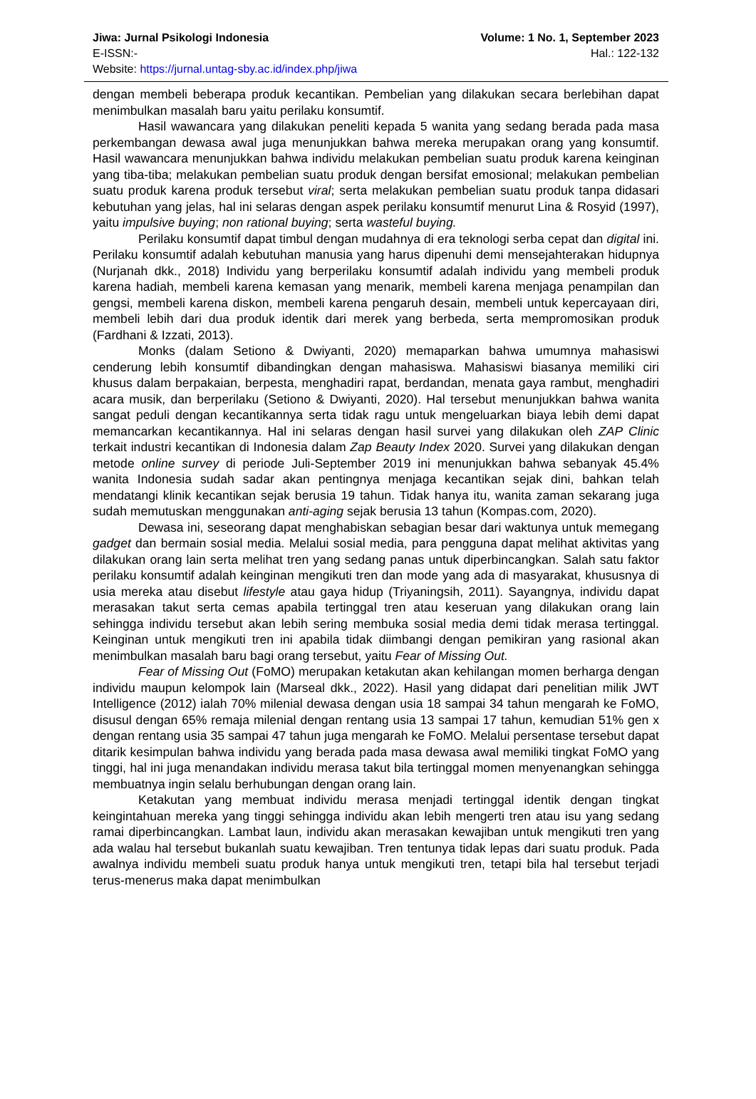Jiwa: Jurnal Psikologi Indonesia Volume: 1 No. 1, September 2023
E-ISSN:- Hal.: 122-132
Website: https://jurnal.untag-sby.ac.id/index.php/jiwa
dengan membeli beberapa produk kecantikan. Pembelian yang dilakukan secara berlebihan dapat menimbulkan masalah baru yaitu perilaku konsumtif.
Hasil wawancara yang dilakukan peneliti kepada 5 wanita yang sedang berada pada masa perkembangan dewasa awal juga menunjukkan bahwa mereka merupakan orang yang konsumtif. Hasil wawancara menunjukkan bahwa individu melakukan pembelian suatu produk karena keinginan yang tiba-tiba; melakukan pembelian suatu produk dengan bersifat emosional; melakukan pembelian suatu produk karena produk tersebut viral; serta melakukan pembelian suatu produk tanpa didasari kebutuhan yang jelas, hal ini selaras dengan aspek perilaku konsumtif menurut Lina & Rosyid (1997), yaitu impulsive buying; non rational buying; serta wasteful buying.
Perilaku konsumtif dapat timbul dengan mudahnya di era teknologi serba cepat dan digital ini. Perilaku konsumtif adalah kebutuhan manusia yang harus dipenuhi demi mensejahterakan hidupnya (Nurjanah dkk., 2018) Individu yang berperilaku konsumtif adalah individu yang membeli produk karena hadiah, membeli karena kemasan yang menarik, membeli karena menjaga penampilan dan gengsi, membeli karena diskon, membeli karena pengaruh desain, membeli untuk kepercayaan diri, membeli lebih dari dua produk identik dari merek yang berbeda, serta mempromosikan produk (Fardhani & Izzati, 2013).
Monks (dalam Setiono & Dwiyanti, 2020) memaparkan bahwa umumnya mahasiswi cenderung lebih konsumtif dibandingkan dengan mahasiswa. Mahasiswi biasanya memiliki ciri khusus dalam berpakaian, berpesta, menghadiri rapat, berdandan, menata gaya rambut, menghadiri acara musik, dan berperilaku (Setiono & Dwiyanti, 2020). Hal tersebut menunjukkan bahwa wanita sangat peduli dengan kecantikannya serta tidak ragu untuk mengeluarkan biaya lebih demi dapat memancarkan kecantikannya. Hal ini selaras dengan hasil survei yang dilakukan oleh ZAP Clinic terkait industri kecantikan di Indonesia dalam Zap Beauty Index 2020. Survei yang dilakukan dengan metode online survey di periode Juli-September 2019 ini menunjukkan bahwa sebanyak 45.4% wanita Indonesia sudah sadar akan pentingnya menjaga kecantikan sejak dini, bahkan telah mendatangi klinik kecantikan sejak berusia 19 tahun. Tidak hanya itu, wanita zaman sekarang juga sudah memutuskan menggunakan anti-aging sejak berusia 13 tahun (Kompas.com, 2020).
Dewasa ini, seseorang dapat menghabiskan sebagian besar dari waktunya untuk memegang gadget dan bermain sosial media. Melalui sosial media, para pengguna dapat melihat aktivitas yang dilakukan orang lain serta melihat tren yang sedang panas untuk diperbincangkan. Salah satu faktor perilaku konsumtif adalah keinginan mengikuti tren dan mode yang ada di masyarakat, khususnya di usia mereka atau disebut lifestyle atau gaya hidup (Triyaningsih, 2011). Sayangnya, individu dapat merasakan takut serta cemas apabila tertinggal tren atau keseruan yang dilakukan orang lain sehingga individu tersebut akan lebih sering membuka sosial media demi tidak merasa tertinggal. Keinginan untuk mengikuti tren ini apabila tidak diimbangi dengan pemikiran yang rasional akan menimbulkan masalah baru bagi orang tersebut, yaitu Fear of Missing Out.
Fear of Missing Out (FoMO) merupakan ketakutan akan kehilangan momen berharga dengan individu maupun kelompok lain (Marseal dkk., 2022). Hasil yang didapat dari penelitian milik JWT Intelligence (2012) ialah 70% milenial dewasa dengan usia 18 sampai 34 tahun mengarah ke FoMO, disusul dengan 65% remaja milenial dengan rentang usia 13 sampai 17 tahun, kemudian 51% gen x dengan rentang usia 35 sampai 47 tahun juga mengarah ke FoMO. Melalui persentase tersebut dapat ditarik kesimpulan bahwa individu yang berada pada masa dewasa awal memiliki tingkat FoMO yang tinggi, hal ini juga menandakan individu merasa takut bila tertinggal momen menyenangkan sehingga membuatnya ingin selalu berhubungan dengan orang lain.
Ketakutan yang membuat individu merasa menjadi tertinggal identik dengan tingkat keingintahuan mereka yang tinggi sehingga individu akan lebih mengerti tren atau isu yang sedang ramai diperbincangkan. Lambat laun, individu akan merasakan kewajiban untuk mengikuti tren yang ada walau hal tersebut bukanlah suatu kewajiban. Tren tentunya tidak lepas dari suatu produk. Pada awalnya individu membeli suatu produk hanya untuk mengikuti tren, tetapi bila hal tersebut terjadi terus-menerus maka dapat menimbulkan